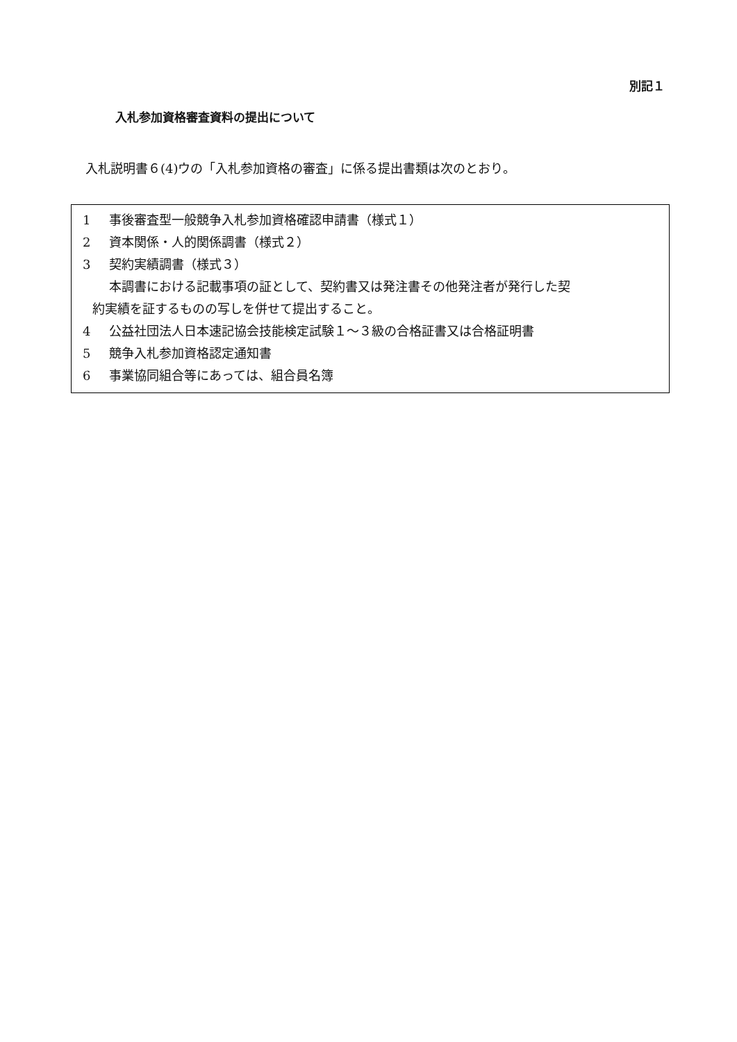別記１
入札参加資格審査資料の提出について
入札説明書６(4)ウの「入札参加資格の審査」に係る提出書類は次のとおり。
1 事後審査型一般競争入札参加資格確認申請書（様式１）
2 資本関係・人的関係調書（様式２）
3 契約実績調書（様式３）
本調書における記載事項の証として、契約書又は発注書その他発注者が発行した契
約実績を証するものの写しを併せて提出すること。
4 公益社団法人日本速記協会技能検定試験１～３級の合格証書又は合格証明書
5 競争入札参加資格認定通知書
6 事業協同組合等にあっては、組合員名簿